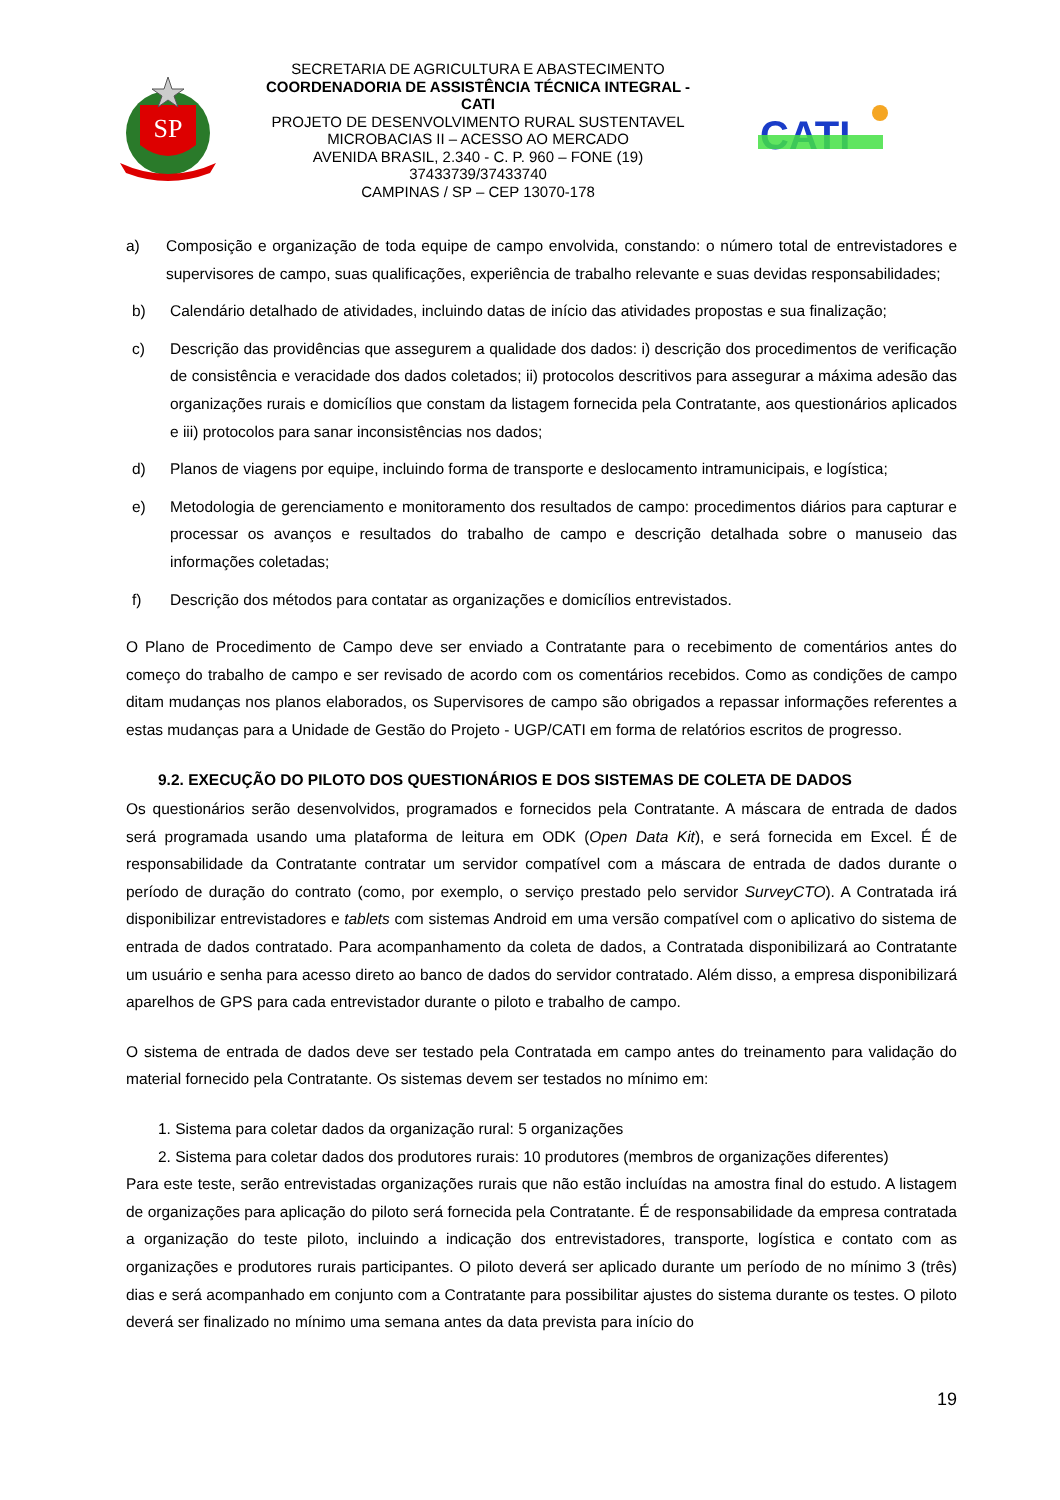SP
SECRETARIA DE AGRICULTURA E ABASTECIMENTO
COORDENADORIA DE ASSISTÊNCIA TÉCNICA INTEGRAL - CATI
PROJETO DE DESENVOLVIMENTO RURAL SUSTENTAVEL
MICROBACIAS II – ACESSO AO MERCADO
AVENIDA BRASIL, 2.340 - C. P. 960 – FONE (19) 37433739/37433740
CAMPINAS / SP – CEP 13070-178
CATI
a) Composição e organização de toda equipe de campo envolvida, constando: o número total de entrevistadores e supervisores de campo, suas qualificações, experiência de trabalho relevante e suas devidas responsabilidades;
b) Calendário detalhado de atividades, incluindo datas de início das atividades propostas e sua finalização;
c) Descrição das providências que assegurem a qualidade dos dados: i) descrição dos procedimentos de verificação de consistência e veracidade dos dados coletados; ii) protocolos descritivos para assegurar a máxima adesão das organizações rurais e domicílios que constam da listagem fornecida pela Contratante, aos questionários aplicados e iii) protocolos para sanar inconsistências nos dados;
d) Planos de viagens por equipe, incluindo forma de transporte e deslocamento intramunicipais, e logística;
e) Metodologia de gerenciamento e monitoramento dos resultados de campo: procedimentos diários para capturar e processar os avanços e resultados do trabalho de campo e descrição detalhada sobre o manuseio das informações coletadas;
f) Descrição dos métodos para contatar as organizações e domicílios entrevistados.
O Plano de Procedimento de Campo deve ser enviado a Contratante para o recebimento de comentários antes do começo do trabalho de campo e ser revisado de acordo com os comentários recebidos. Como as condições de campo ditam mudanças nos planos elaborados, os Supervisores de campo são obrigados a repassar informações referentes a estas mudanças para a Unidade de Gestão do Projeto - UGP/CATI em forma de relatórios escritos de progresso.
9.2. EXECUÇÃO DO PILOTO DOS QUESTIONÁRIOS E DOS SISTEMAS DE COLETA DE DADOS
Os questionários serão desenvolvidos, programados e fornecidos pela Contratante. A máscara de entrada de dados será programada usando uma plataforma de leitura em ODK (Open Data Kit), e será fornecida em Excel. É de responsabilidade da Contratante contratar um servidor compatível com a máscara de entrada de dados durante o período de duração do contrato (como, por exemplo, o serviço prestado pelo servidor SurveyCTO). A Contratada irá disponibilizar entrevistadores e tablets com sistemas Android em uma versão compatível com o aplicativo do sistema de entrada de dados contratado. Para acompanhamento da coleta de dados, a Contratada disponibilizará ao Contratante um usuário e senha para acesso direto ao banco de dados do servidor contratado. Além disso, a empresa disponibilizará aparelhos de GPS para cada entrevistador durante o piloto e trabalho de campo.
O sistema de entrada de dados deve ser testado pela Contratada em campo antes do treinamento para validação do material fornecido pela Contratante. Os sistemas devem ser testados no mínimo em:
1. Sistema para coletar dados da organização rural: 5 organizações
2. Sistema para coletar dados dos produtores rurais: 10 produtores (membros de organizações diferentes)
Para este teste, serão entrevistadas organizações rurais que não estão incluídas na amostra final do estudo. A listagem de organizações para aplicação do piloto será fornecida pela Contratante. É de responsabilidade da empresa contratada a organização do teste piloto, incluindo a indicação dos entrevistadores, transporte, logística e contato com as organizações e produtores rurais participantes. O piloto deverá ser aplicado durante um período de no mínimo 3 (três) dias e será acompanhado em conjunto com a Contratante para possibilitar ajustes do sistema durante os testes. O piloto deverá ser finalizado no mínimo uma semana antes da data prevista para início do
19